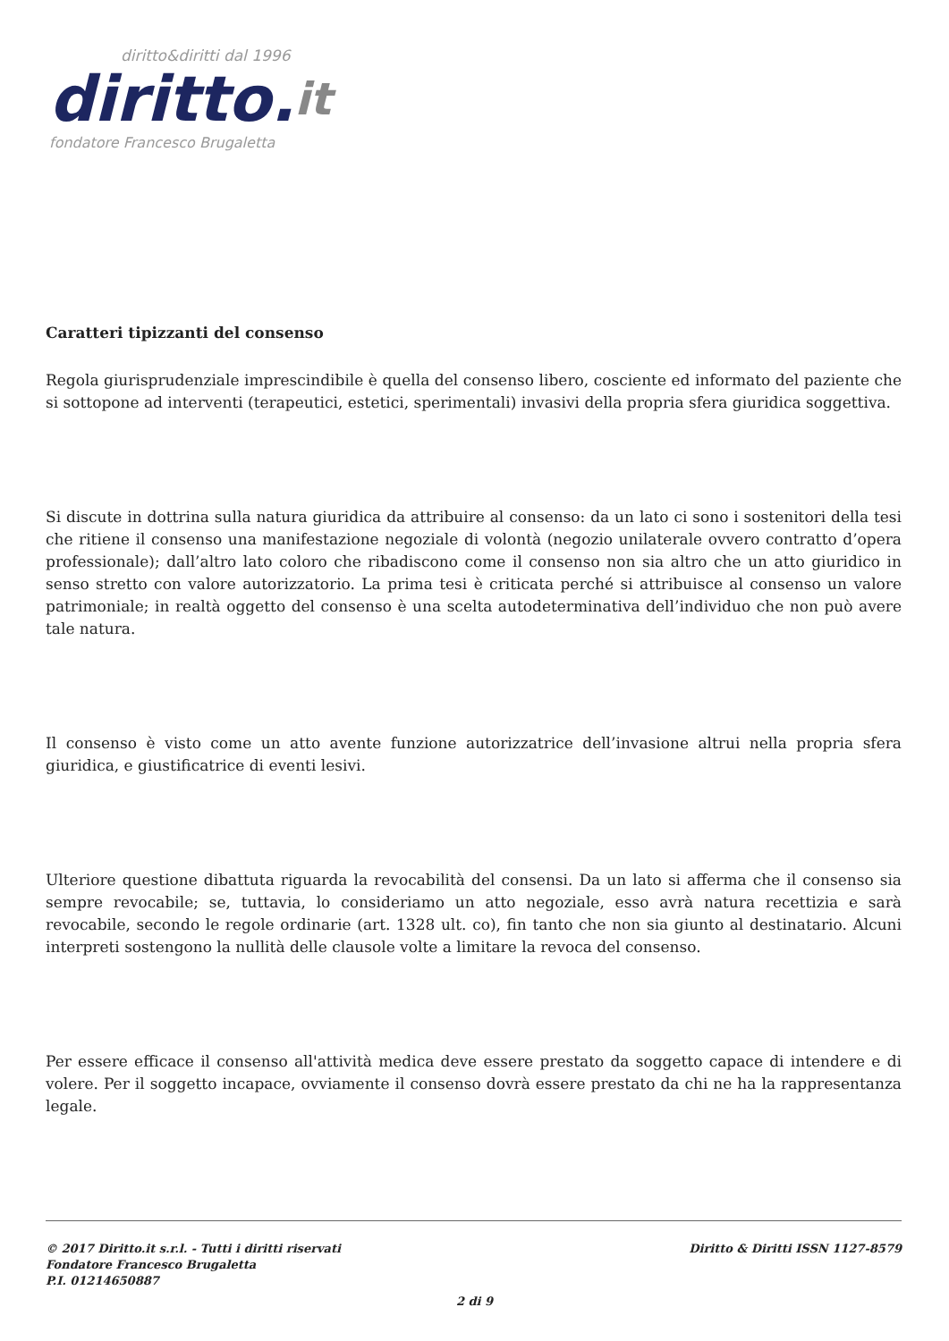diritto&diritti dal 1996
diritto.it
fondatore Francesco Brugaletta
Caratteri tipizzanti del consenso
Regola giurisprudenziale imprescindibile è quella del consenso libero, cosciente ed informato del paziente che si sottopone ad interventi (terapeutici, estetici, sperimentali) invasivi della propria sfera giuridica soggettiva.
Si discute in dottrina sulla natura giuridica da attribuire al consenso: da un lato ci sono i sostenitori della tesi che ritiene il consenso una manifestazione negoziale di volontà (negozio unilaterale ovvero contratto d’opera professionale); dall’altro lato coloro che ribadiscono come il consenso non sia altro che un atto giuridico in senso stretto con valore autorizzatorio. La prima tesi è criticata perché si attribuisce al consenso un valore patrimoniale; in realtà oggetto del consenso è una scelta autodeterminativa dell’individuo che non può avere tale natura.
Il consenso è visto come un atto avente funzione autorizzatrice dell’invasione altrui nella propria sfera giuridica, e giustificatrice di eventi lesivi.
Ulteriore questione dibattuta riguarda la revocabilità del consensi. Da un lato si afferma che il consenso sia sempre revocabile; se, tuttavia, lo consideriamo un atto negoziale, esso avrà natura recettizia e sarà revocabile, secondo le regole ordinarie (art. 1328 ult. co), fin tanto che non sia giunto al destinatario. Alcuni interpreti sostengono la nullità delle clausole volte a limitare la revoca del consenso.
Per essere efficace il consenso all'attività medica deve essere prestato da soggetto capace di intendere e di volere. Per il soggetto incapace, ovviamente il consenso dovrà essere prestato da chi ne ha la rappresentanza legale.
© 2017 Diritto.it s.r.l. - Tutti i diritti riservati
Fondatore Francesco Brugaletta
P.I. 01214650887
Diritto & Diritti ISSN 1127-8579
2 di 9